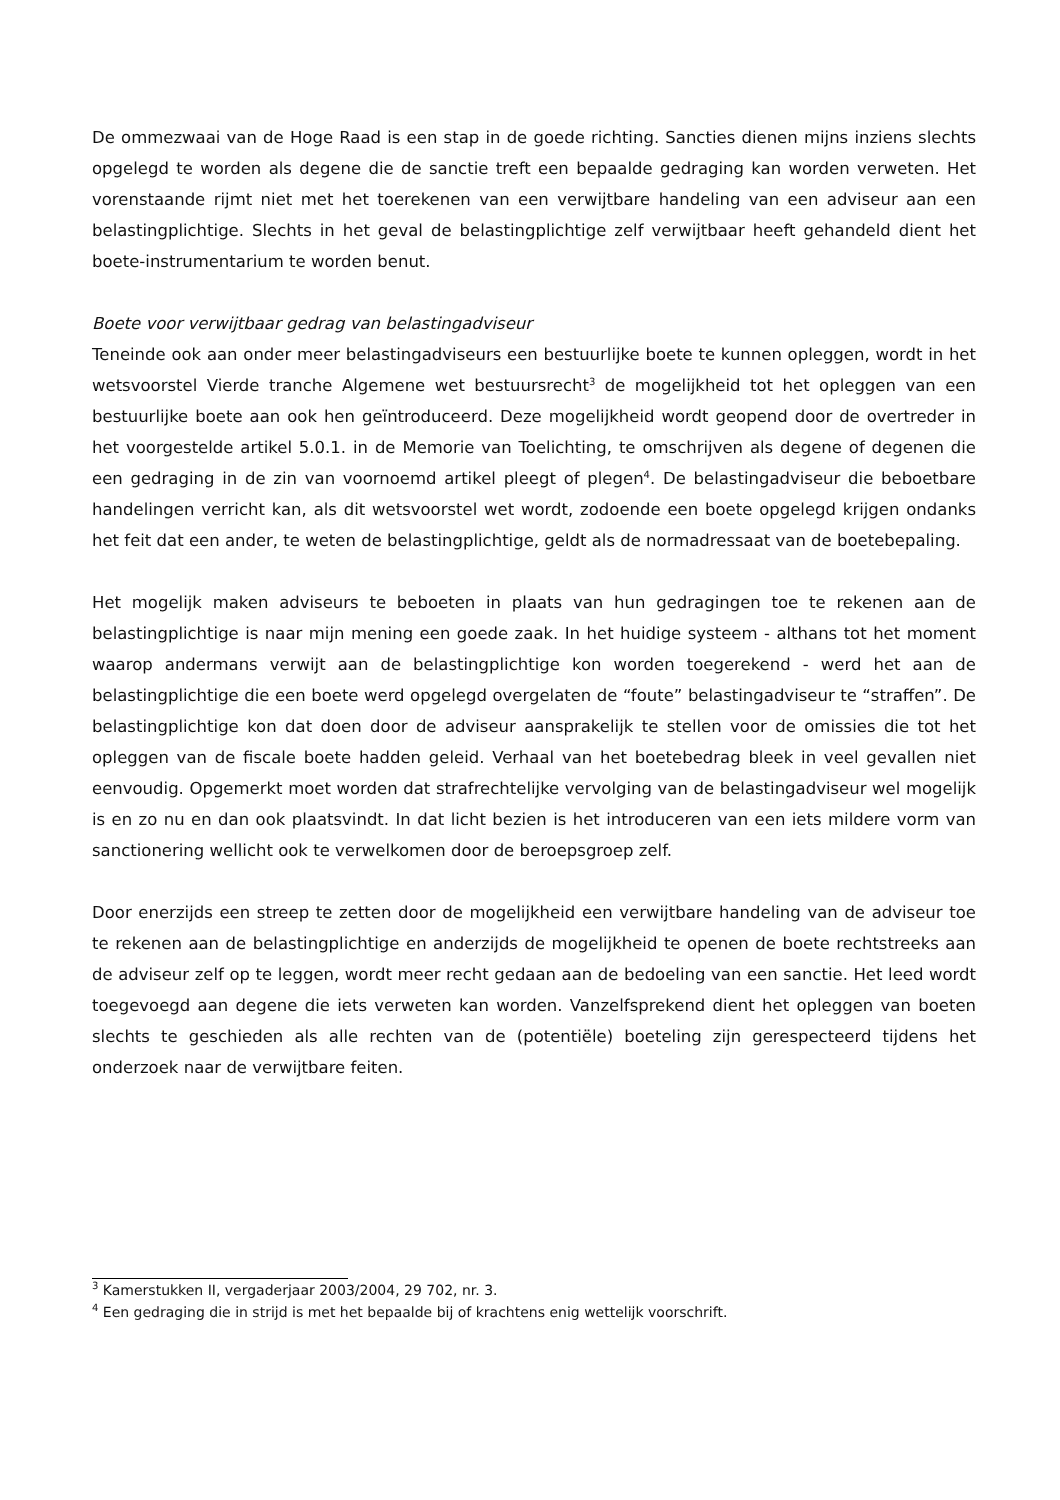De ommezwaai van de Hoge Raad is een stap in de goede richting. Sancties dienen mijns inziens slechts opgelegd te worden als degene die de sanctie treft een bepaalde gedraging kan worden verweten. Het vorenstaande rijmt niet met het toerekenen van een verwijtbare handeling van een adviseur aan een belastingplichtige. Slechts in het geval de belastingplichtige zelf verwijtbaar heeft gehandeld dient het boete-instrumentarium te worden benut.
Boete voor verwijtbaar gedrag van belastingadviseur
Teneinde ook aan onder meer belastingadviseurs een bestuurlijke boete te kunnen opleggen, wordt in het wetsvoorstel Vierde tranche Algemene wet bestuursrecht<sup>3</sup> de mogelijkheid tot het opleggen van een bestuurlijke boete aan ook hen geïntroduceerd. Deze mogelijkheid wordt geopend door de overtreder in het voorgestelde artikel 5.0.1. in de Memorie van Toelichting, te omschrijven als degene of degenen die een gedraging in de zin van voornoemd artikel pleegt of plegen<sup>4</sup>. De belastingadviseur die beboetbare handelingen verricht kan, als dit wetsvoorstel wet wordt, zodoende een boete opgelegd krijgen ondanks het feit dat een ander, te weten de belastingplichtige, geldt als de normadressaat van de boetebepaling.
Het mogelijk maken adviseurs te beboeten in plaats van hun gedragingen toe te rekenen aan de belastingplichtige is naar mijn mening een goede zaak. In het huidige systeem - althans tot het moment waarop andermans verwijt aan de belastingplichtige kon worden toegerekend - werd het aan de belastingplichtige die een boete werd opgelegd overgelaten de “foute” belastingadviseur te “straffen”. De belastingplichtige kon dat doen door de adviseur aansprakelijk te stellen voor de omissies die tot het opleggen van de fiscale boete hadden geleid. Verhaal van het boetebedrag bleek in veel gevallen niet eenvoudig. Opgemerkt moet worden dat strafrechtelijke vervolging van de belastingadviseur wel mogelijk is en zo nu en dan ook plaatsvindt. In dat licht bezien is het introduceren van een iets mildere vorm van sanctionering wellicht ook te verwelkomen door de beroepsgroep zelf.
Door enerzijds een streep te zetten door de mogelijkheid een verwijtbare handeling van de adviseur toe te rekenen aan de belastingplichtige en anderzijds de mogelijkheid te openen de boete rechtstreeks aan de adviseur zelf op te leggen, wordt meer recht gedaan aan de bedoeling van een sanctie. Het leed wordt toegevoegd aan degene die iets verweten kan worden. Vanzelfsprekend dient het opleggen van boeten slechts te geschieden als alle rechten van de (potentiële) boeteling zijn gerespecteerd tijdens het onderzoek naar de verwijtbare feiten.
<sup>3</sup> Kamerstukken II, vergaderjaar 2003/2004, 29 702, nr. 3.
<sup>4</sup> Een gedraging die in strijd is met het bepaalde bij of krachtens enig wettelijk voorschrift.